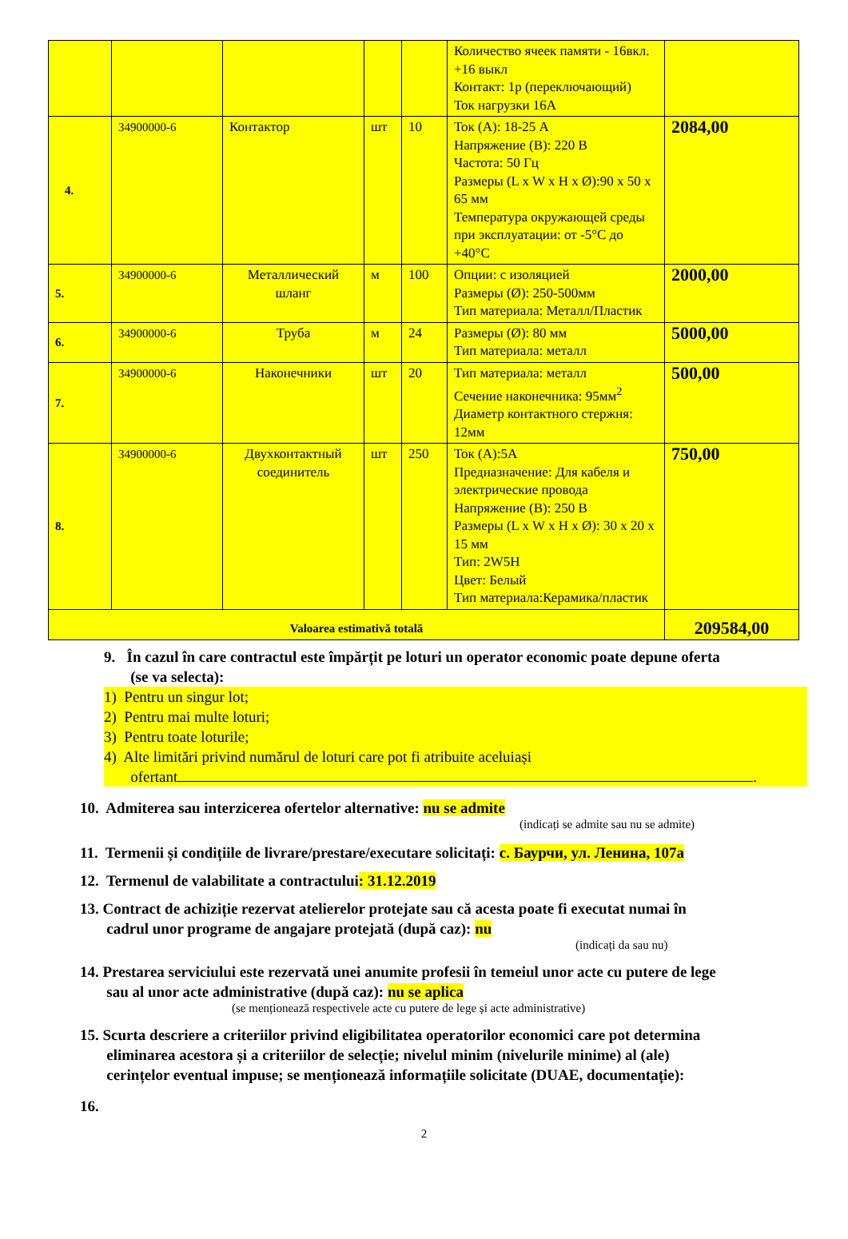| | | | | | Количество ячеек памяти - 16вкл. +16 выкл Контакт: 1р (переключающий) Ток нагрузки 16А | |
| 4. | 34900000-6 | Контактор | шт | 10 | Ток (А): 18-25 А Напряжение (В): 220 В Частота: 50 Гц Размеры (L x W x H x Ø):90 x 50 x 65 мм Температура окружающей среды при эксплуатации: от -5°C до +40°C | 2084,00 |
| 5. | 34900000-6 | Металлический шланг | м | 100 | Опции: с изоляцией Размеры (Ø): 250-500мм Тип материала: Металл/Пластик | 2000,00 |
| 6. | 34900000-6 | Труба | м | 24 | Размеры (Ø): 80 мм Тип материала: металл | 5000,00 |
| 7. | 34900000-6 | Наконечники | шт | 20 | Тип материала: металл Сечение наконечника: 95мм<sup>2</sup> Диаметр контактного стержня: 12мм | 500,00 |
| 8. | 34900000-6 | Двухконтактный соединитель | шт | 250 | Ток (А):5А Предназначение: Для кабеля и электрические провода Напряжение (В): 250 В Размеры (L x W x H x Ø): 30 x 20 x 15 мм Тип: 2W5H Цвет: Белый Тип материала:Керамика/пластик | 750,00 |
| Valoarea estimativă totală | | | | | | 209584,00 |
9. În cazul în care contractul este împărțit pe loturi un operator economic poate depune oferta
(se va selecta):
1) Pentru un singur lot;
2) Pentru mai multe loturi;
3) Pentru toate loturile;
4) Alte limitări privind numărul de loturi care pot fi atribuite aceluiași
ofertant .
10. Admiterea sau interzicerea ofertelor alternative: nu se admite
(indicați se admite sau nu se admite)
11. Termenii și condițiile de livrare/prestare/executare solicitați: с. Баурчи, ул. Ленина, 107а
12. Termenul de valabilitate a contractului: 31.12.2019
13. Contract de achiziție rezervat atelierelor protejate sau că acesta poate fi executat numai în
cadrul unor programe de angajare protejată (după caz): nu
(indicați da sau nu)
14. Prestarea serviciului este rezervată unei anumite profesii în temeiul unor acte cu putere de lege
sau al unor acte administrative (după caz): nu se aplica
(se menționează respectivele acte cu putere de lege și acte administrative)
15. Scurta descriere a criteriilor privind eligibilitatea operatorilor economici care pot determina
eliminarea acestora și a criteriilor de selecție; nivelul minim (nivelurile minime) al (ale)
cerințelor eventual impuse; se menționează informațiile solicitate (DUAE, documentație):
16.
2